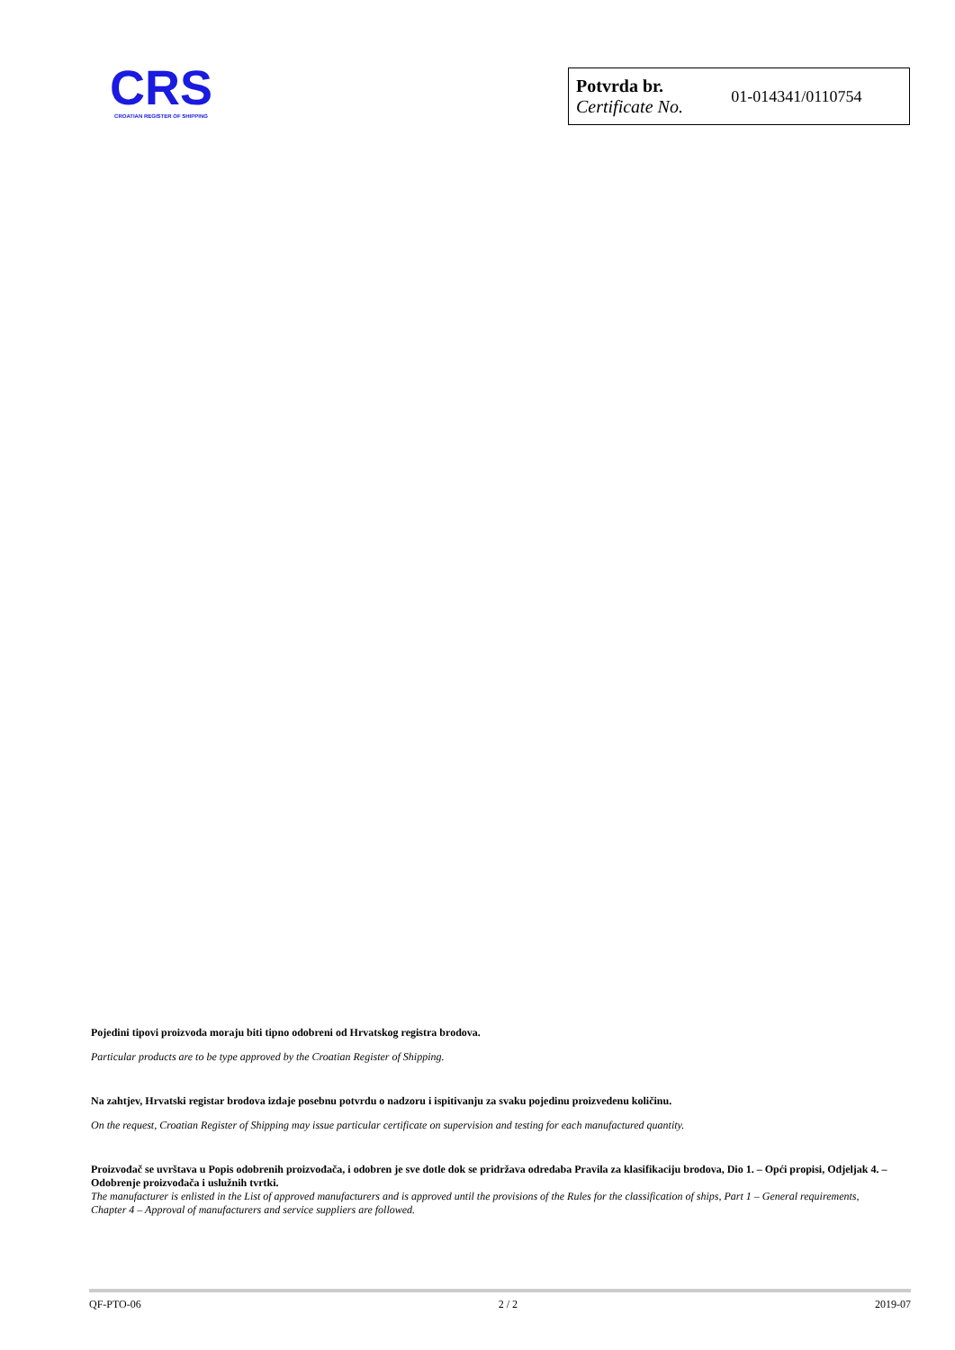CRS
CROATIAN REGISTER OF SHIPPING
| Potvrda br. Certificate No. | 01-014341/0110754 |
Pojedini tipovi proizvoda moraju biti tipno odobreni od Hrvatskog registra brodova.
Particular products are to be type approved by the Croatian Register of Shipping.
Na zahtjev, Hrvatski registar brodova izdaje posebnu potvrdu o nadzoru i ispitivanju za svaku pojedinu proizvedenu količinu.
On the request, Croatian Register of Shipping may issue particular certificate on supervision and testing for each manufactured quantity.
Proizvođač se uvrštava u Popis odobrenih proizvođača, i odobren je sve dotle dok se pridržava odredaba Pravila za klasifikaciju brodova, Dio 1. – Opći propisi, Odjeljak 4. – Odobrenje proizvođača i uslužnih tvrtki.
The manufacturer is enlisted in the List of approved manufacturers and is approved until the provisions of the Rules for the classification of ships, Part 1 – General requirements, Chapter 4 – Approval of manufacturers and service suppliers are followed.
QF-PTO-06 2 / 2 2019-07